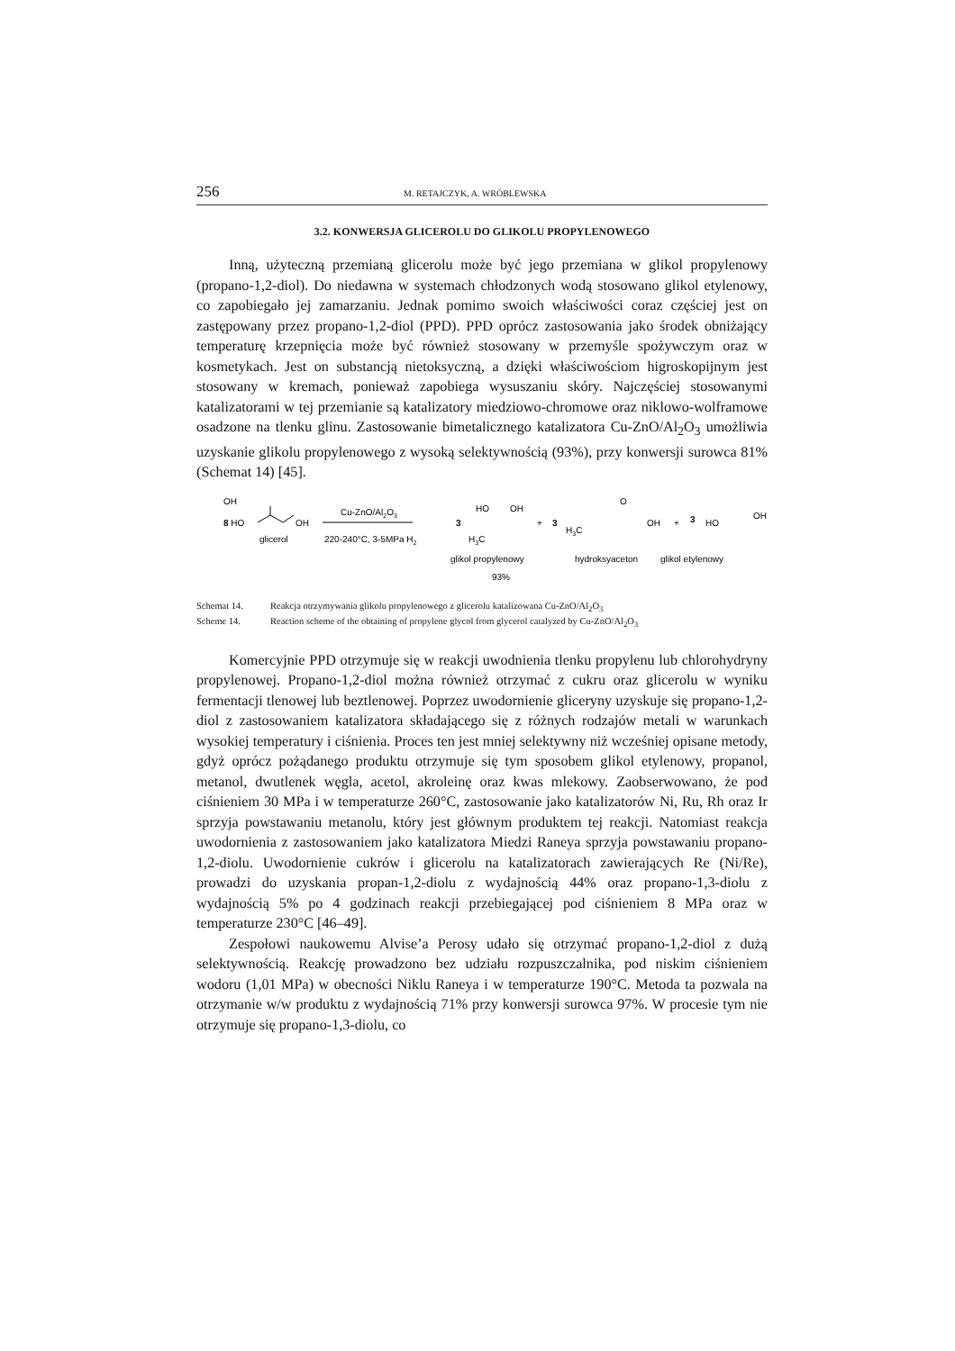256 M. RETAJCZYK, A. WRÓBLEWSKA
3.2. KONWERSJA GLICEROLU DO GLIKOLU PROPYLENOWEGO
Inną, użyteczną przemianą glicerolu może być jego przemiana w glikol propylenowy (propano-1,2-diol). Do niedawna w systemach chłodzonych wodą stosowano glikol etylenowy, co zapobiegało jej zamarzaniu. Jednak pomimo swoich właściwości coraz częściej jest on zastępowany przez propano-1,2-diol (PPD). PPD oprócz zastosowania jako środek obniżający temperaturę krzepnięcia może być również stosowany w przemyśle spożywczym oraz w kosmetykach. Jest on substancją nietoksyczną, a dzięki właściwościom higroskopijnym jest stosowany w kremach, ponieważ zapobiega wysuszaniu skóry. Najczęściej stosowanymi katalizatorami w tej przemianie są katalizatory miedziowo-chromowe oraz niklowo-wolframowe osadzone na tlenku glinu. Zastosowanie bimetalicznego katalizatora Cu-ZnO/Al<sub>2</sub>O<sub>3</sub> umożliwia uzyskanie glikolu propylenowego z wysoką selektywnością (93%), przy konwersji surowca 81% (Schemat 14) [45].
OH
8 HO
OH
glicerol
Cu-ZnO/Al2O3
220-240°C, 3-5MPa H2
3
HO
OH
H3C
glikol propylenowy
93%
+
3
O
H3C
OH
hydroksyaceton
+
3
HO
OH
glikol etylenowy
Schemat 14. Reakcja otrzymywania glikolu propylenowego z glicerolu katalizowana Cu-ZnO/Al<sub>2</sub>O<sub>3</sub>
Scheme 14. Reaction scheme of the obtaining of propylene glycol from glycerol catalyzed by Cu-ZnO/Al<sub>2</sub>O<sub>3</sub>
Komercyjnie PPD otrzymuje się w reakcji uwodnienia tlenku propylenu lub chlorohydryny propylenowej. Propano-1,2-diol można również otrzymać z cukru oraz glicerolu w wyniku fermentacji tlenowej lub beztlenowej. Poprzez uwodornienie gliceryny uzyskuje się propano-1,2-diol z zastosowaniem katalizatora składającego się z różnych rodzajów metali w warunkach wysokiej temperatury i ciśnienia. Proces ten jest mniej selektywny niż wcześniej opisane metody, gdyż oprócz pożądanego produktu otrzymuje się tym sposobem glikol etylenowy, propanol, metanol, dwutlenek węgla, acetol, akroleinę oraz kwas mlekowy. Zaobserwowano, że pod ciśnieniem 30 MPa i w temperaturze 260°C, zastosowanie jako katalizatorów Ni, Ru, Rh oraz Ir sprzyja powstawaniu metanolu, który jest głównym produktem tej reakcji. Natomiast reakcja uwodornienia z zastosowaniem jako katalizatora Miedzi Raneya sprzyja powstawaniu propano-1,2-diolu. Uwodornienie cukrów i glicerolu na katalizatorach zawierających Re (Ni/Re), prowadzi do uzyskania propan-1,2-diolu z wydajnością 44% oraz propano-1,3-diolu z wydajnością 5% po 4 godzinach reakcji przebiegającej pod ciśnieniem 8 MPa oraz w temperaturze 230°C [46–49].
Zespołowi naukowemu Alvise’a Perosy udało się otrzymać propano-1,2-diol z dużą selektywnością. Reakcję prowadzono bez udziału rozpuszczalnika, pod niskim ciśnieniem wodoru (1,01 MPa) w obecności Niklu Raneya i w temperaturze 190°C. Metoda ta pozwala na otrzymanie w/w produktu z wydajnością 71% przy konwersji surowca 97%. W procesie tym nie otrzymuje się propano-1,3-diolu, co